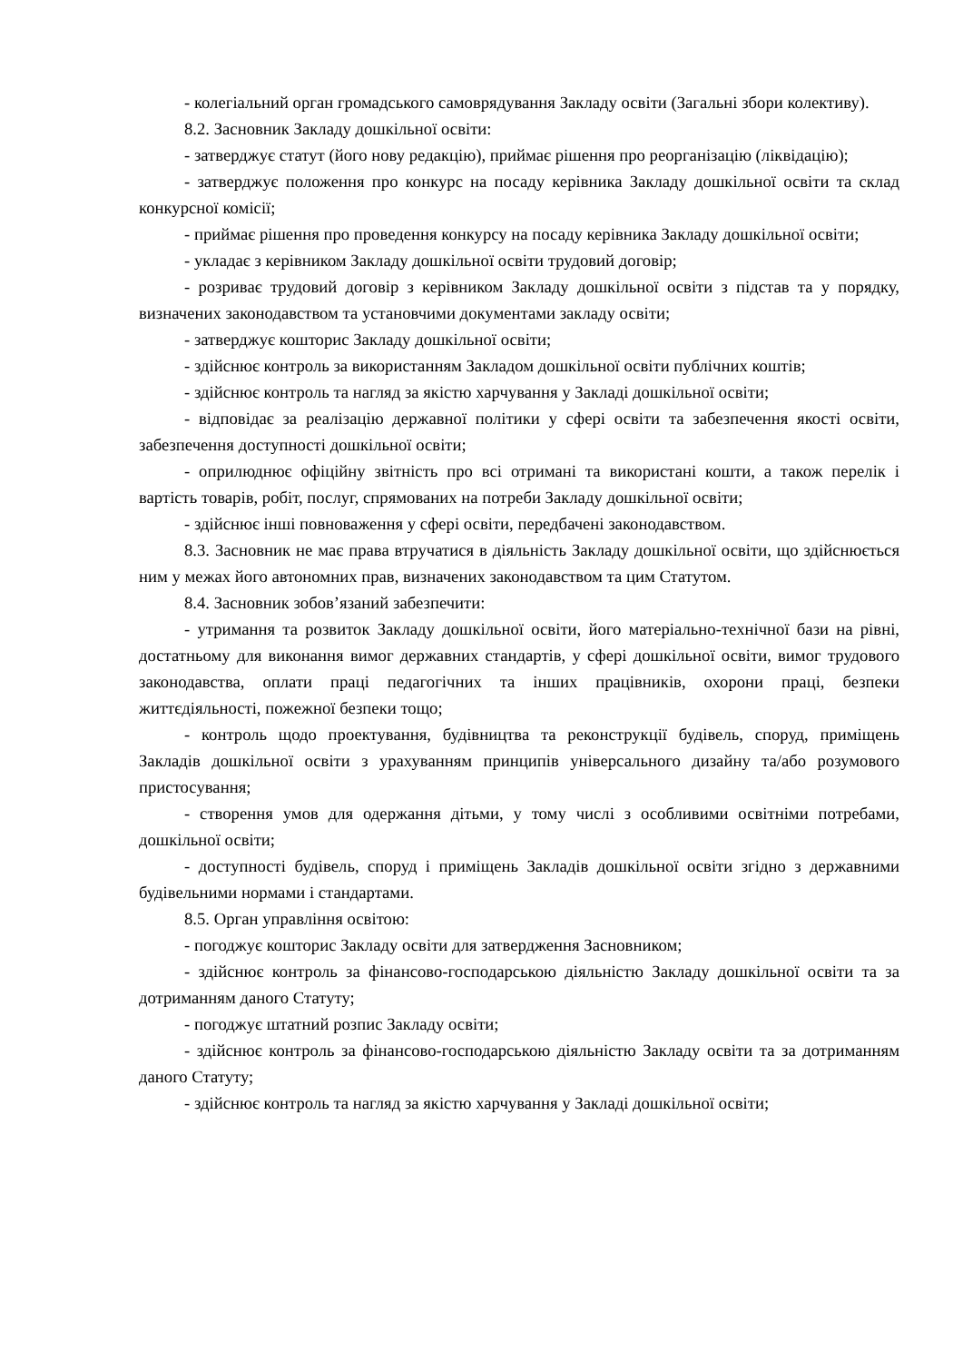- колегіальний орган громадського самоврядування Закладу освіти (Загальні збори колективу).
8.2. Засновник Закладу дошкільної освіти:
- затверджує статут (його нову редакцію), приймає рішення про реорганізацію (ліквідацію);
- затверджує положення про конкурс на посаду керівника Закладу дошкільної освіти та склад конкурсної комісії;
- приймає рішення про проведення конкурсу на посаду керівника Закладу дошкільної освіти;
- укладає з керівником Закладу дошкільної освіти трудовий договір;
- розриває трудовий договір з керівником Закладу дошкільної освіти з підстав та у порядку, визначених законодавством та установчими документами закладу освіти;
- затверджує кошторис Закладу дошкільної освіти;
- здійснює контроль за використанням Закладом дошкільної освіти публічних коштів;
- здійснює контроль та нагляд за якістю харчування у Закладі дошкільної освіти;
- відповідає за реалізацію державної політики у сфері освіти та забезпечення якості освіти, забезпечення доступності дошкільної освіти;
- оприлюднює офіційну звітність про всі отримані та використані кошти, а також перелік і вартість товарів, робіт, послуг, спрямованих на потреби Закладу дошкільної освіти;
- здійснює інші повноваження у сфері освіти, передбачені законодавством.
8.3. Засновник не має права втручатися в діяльність Закладу дошкільної освіти, що здійснюється ним у межах його автономних прав, визначених законодавством та цим Статутом.
8.4. Засновник зобов’язаний забезпечити:
- утримання та розвиток Закладу дошкільної освіти, його матеріально-технічної бази на рівні, достатньому для виконання вимог державних стандартів, у сфері дошкільної освіти, вимог трудового законодавства, оплати праці педагогічних та інших працівників, охорони праці, безпеки життєдіяльності, пожежної безпеки тощо;
- контроль щодо проектування, будівництва та реконструкції будівель, споруд, приміщень Закладів дошкільної освіти з урахуванням принципів універсального дизайну та/або розумового пристосування;
- створення умов для одержання дітьми, у тому числі з особливими освітніми потребами, дошкільної освіти;
- доступності будівель, споруд і приміщень Закладів дошкільної освіти згідно з державними будівельними нормами і стандартами.
8.5. Орган управління освітою:
- погоджує кошторис Закладу освіти для затвердження Засновником;
- здійснює контроль за фінансово-господарською діяльністю Закладу дошкільної освіти та за дотриманням даного Статуту;
- погоджує штатний розпис Закладу освіти;
- здійснює контроль за фінансово-господарською діяльністю Закладу освіти та за дотриманням даного Статуту;
- здійснює контроль та нагляд за якістю харчування у Закладі дошкільної освіти;